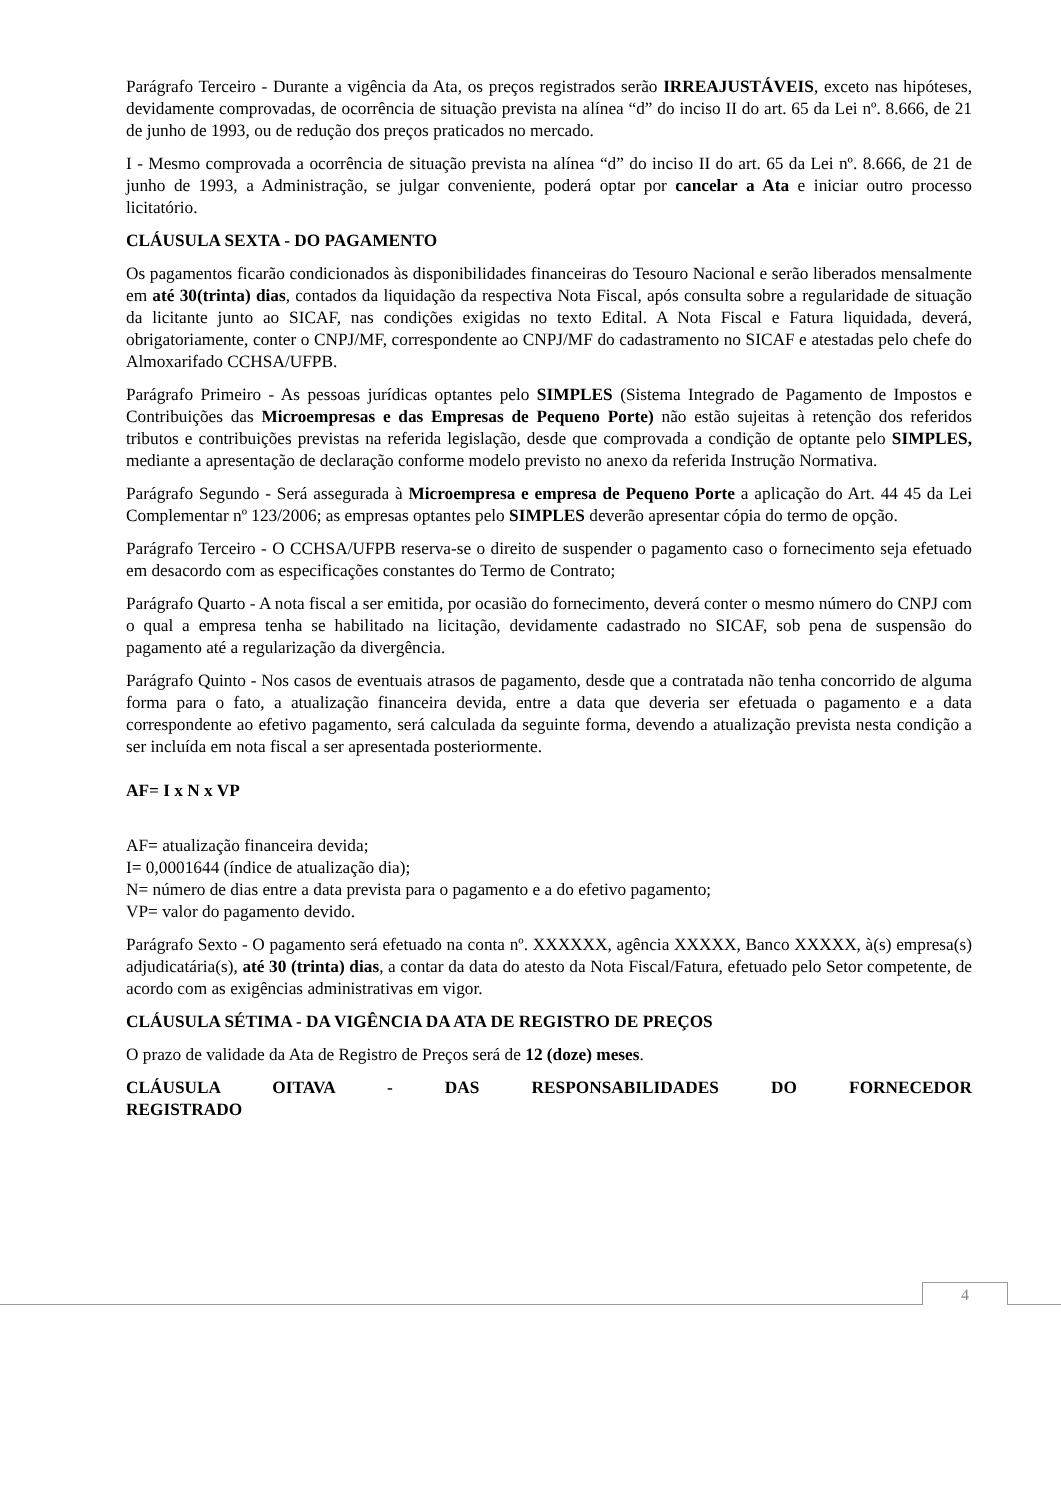Parágrafo Terceiro - Durante a vigência da Ata, os preços registrados serão IRREAJUSTÁVEIS, exceto nas hipóteses, devidamente comprovadas, de ocorrência de situação prevista na alínea “d” do inciso II do art. 65 da Lei nº. 8.666, de 21 de junho de 1993, ou de redução dos preços praticados no mercado.
I - Mesmo comprovada a ocorrência de situação prevista na alínea “d” do inciso II do art. 65 da Lei nº. 8.666, de 21 de junho de 1993, a Administração, se julgar conveniente, poderá optar por cancelar a Ata e iniciar outro processo licitatório.
CLÁUSULA SEXTA - DO PAGAMENTO
Os pagamentos ficarão condicionados às disponibilidades financeiras do Tesouro Nacional e serão liberados mensalmente em até 30(trinta) dias, contados da liquidação da respectiva Nota Fiscal, após consulta sobre a regularidade de situação da licitante junto ao SICAF, nas condições exigidas no texto Edital. A Nota Fiscal e Fatura liquidada, deverá, obrigatoriamente, conter o CNPJ/MF, correspondente ao CNPJ/MF do cadastramento no SICAF e atestadas pelo chefe do Almoxarifado CCHSA/UFPB.
Parágrafo Primeiro - As pessoas jurídicas optantes pelo SIMPLES (Sistema Integrado de Pagamento de Impostos e Contribuições das Microempresas e das Empresas de Pequeno Porte) não estão sujeitas à retenção dos referidos tributos e contribuições previstas na referida legislação, desde que comprovada a condição de optante pelo SIMPLES, mediante a apresentação de declaração conforme modelo previsto no anexo da referida Instrução Normativa.
Parágrafo Segundo - Será assegurada à Microempresa e empresa de Pequeno Porte a aplicação do Art. 44 45 da Lei Complementar nº 123/2006; as empresas optantes pelo SIMPLES deverão apresentar cópia do termo de opção.
Parágrafo Terceiro - O CCHSA/UFPB reserva-se o direito de suspender o pagamento caso o fornecimento seja efetuado em desacordo com as especificações constantes do Termo de Contrato;
Parágrafo Quarto - A nota fiscal a ser emitida, por ocasião do fornecimento, deverá conter o mesmo número do CNPJ com o qual a empresa tenha se habilitado na licitação, devidamente cadastrado no SICAF, sob pena de suspensão do pagamento até a regularização da divergência.
Parágrafo Quinto - Nos casos de eventuais atrasos de pagamento, desde que a contratada não tenha concorrido de alguma forma para o fato, a atualização financeira devida, entre a data que deveria ser efetuada o pagamento e a data correspondente ao efetivo pagamento, será calculada da seguinte forma, devendo a atualização prevista nesta condição a ser incluída em nota fiscal a ser apresentada posteriormente.
AF= I x N x VP
AF= atualização financeira devida;
I= 0,0001644 (índice de atualização dia);
N= número de dias entre a data prevista para o pagamento e a do efetivo pagamento;
VP= valor do pagamento devido.
Parágrafo Sexto - O pagamento será efetuado na conta nº. XXXXXX, agência XXXXX, Banco XXXXX, à(s) empresa(s) adjudicatária(s), até 30 (trinta) dias, a contar da data do atesto da Nota Fiscal/Fatura, efetuado pelo Setor competente, de acordo com as exigências administrativas em vigor.
CLÁUSULA SÉTIMA - DA VIGÊNCIA DA ATA DE REGISTRO DE PREÇOS
O prazo de validade da Ata de Registro de Preços será de 12 (doze) meses.
CLÁUSULA OITAVA - DAS RESPONSABILIDADES DO FORNECEDOR
REGISTRADO
4